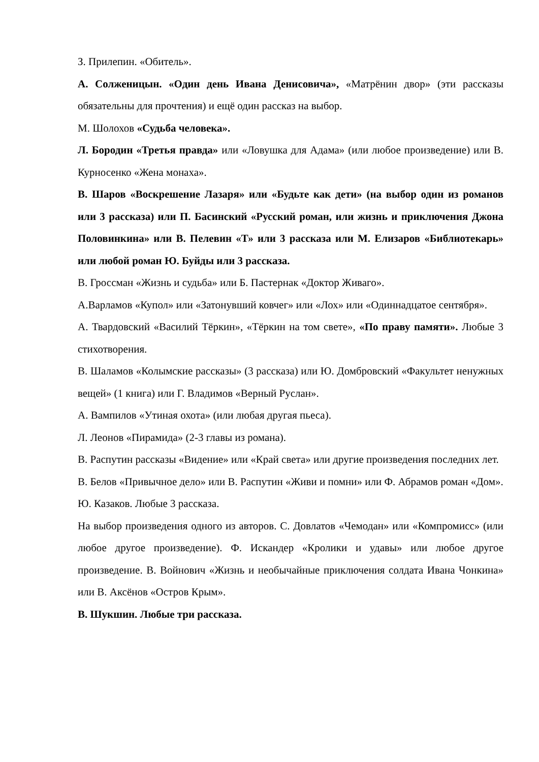З. Прилепин. «Обитель».
А. Солженицын. «Один день Ивана Денисовича», «Матрёнин двор» (эти рассказы обязательны для прочтения) и ещё один рассказ на выбор.
М. Шолохов «Судьба человека».
Л. Бородин «Третья правда» или «Ловушка для Адама» (или любое произведение) или В. Курносенко «Жена монаха».
В. Шаров «Воскрешение Лазаря» или «Будьте как дети» (на выбор один из романов или 3 рассказа) или П. Басинский «Русский роман, или жизнь и приключения Джона Половинкина» или В. Пелевин «Т» или 3 рассказа или М. Елизаров «Библиотекарь» или любой роман Ю. Буйды или 3 рассказа.
В. Гроссман «Жизнь и судьба» или Б. Пастернак «Доктор Живаго».
А.Варламов «Купол» или «Затонувший ковчег» или «Лох» или «Одиннадцатое сентября».
А. Твардовский «Василий Тёркин», «Тёркин на том свете», «По праву памяти». Любые 3 стихотворения.
В. Шаламов «Колымские рассказы» (3 рассказа) или Ю. Домбровский «Факультет ненужных вещей» (1 книга) или Г. Владимов «Верный Руслан».
А. Вампилов «Утиная охота» (или любая другая пьеса).
Л. Леонов «Пирамида» (2-3 главы из романа).
В. Распутин рассказы «Видение» или «Край света» или другие произведения последних лет.
В. Белов «Привычное дело» или В. Распутин «Живи и помни» или Ф. Абрамов роман «Дом».
Ю. Казаков. Любые 3 рассказа.
На выбор произведения одного из авторов. С. Довлатов «Чемодан» или «Компромисс» (или любое другое произведение). Ф. Искандер «Кролики и удавы» или любое другое произведение. В. Войнович «Жизнь и необычайные приключения солдата Ивана Чонкина» или В. Аксёнов «Остров Крым».
В. Шукшин. Любые три рассказа.